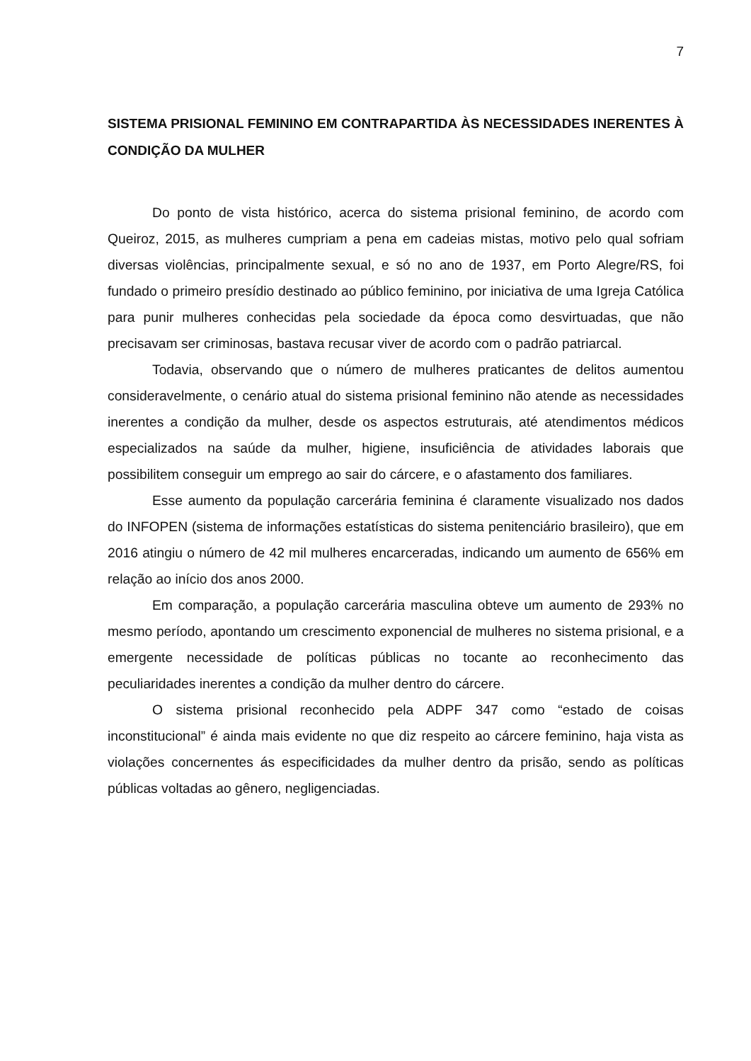7
SISTEMA PRISIONAL FEMININO EM CONTRAPARTIDA ÀS NECESSIDADES INERENTES À CONDIÇÃO DA MULHER
Do ponto de vista histórico, acerca do sistema prisional feminino, de acordo com Queiroz, 2015, as mulheres cumpriam a pena em cadeias mistas, motivo pelo qual sofriam diversas violências, principalmente sexual, e só no ano de 1937, em Porto Alegre/RS, foi fundado o primeiro presídio destinado ao público feminino, por iniciativa de uma Igreja Católica para punir mulheres conhecidas pela sociedade da época como desvirtuadas, que não precisavam ser criminosas, bastava recusar viver de acordo com o padrão patriarcal.
Todavia, observando que o número de mulheres praticantes de delitos aumentou consideravelmente, o cenário atual do sistema prisional feminino não atende as necessidades inerentes a condição da mulher, desde os aspectos estruturais, até atendimentos médicos especializados na saúde da mulher, higiene, insuficiência de atividades laborais que possibilitem conseguir um emprego ao sair do cárcere, e o afastamento dos familiares.
Esse aumento da população carcerária feminina é claramente visualizado nos dados do INFOPEN (sistema de informações estatísticas do sistema penitenciário brasileiro), que em 2016 atingiu o número de 42 mil mulheres encarceradas, indicando um aumento de 656% em relação ao início dos anos 2000.
Em comparação, a população carcerária masculina obteve um aumento de 293% no mesmo período, apontando um crescimento exponencial de mulheres no sistema prisional, e a emergente necessidade de políticas públicas no tocante ao reconhecimento das peculiaridades inerentes a condição da mulher dentro do cárcere.
O sistema prisional reconhecido pela ADPF 347 como “estado de coisas inconstitucional” é ainda mais evidente no que diz respeito ao cárcere feminino, haja vista as violações concernentes ás especificidades da mulher dentro da prisão, sendo as políticas públicas voltadas ao gênero, negligenciadas.